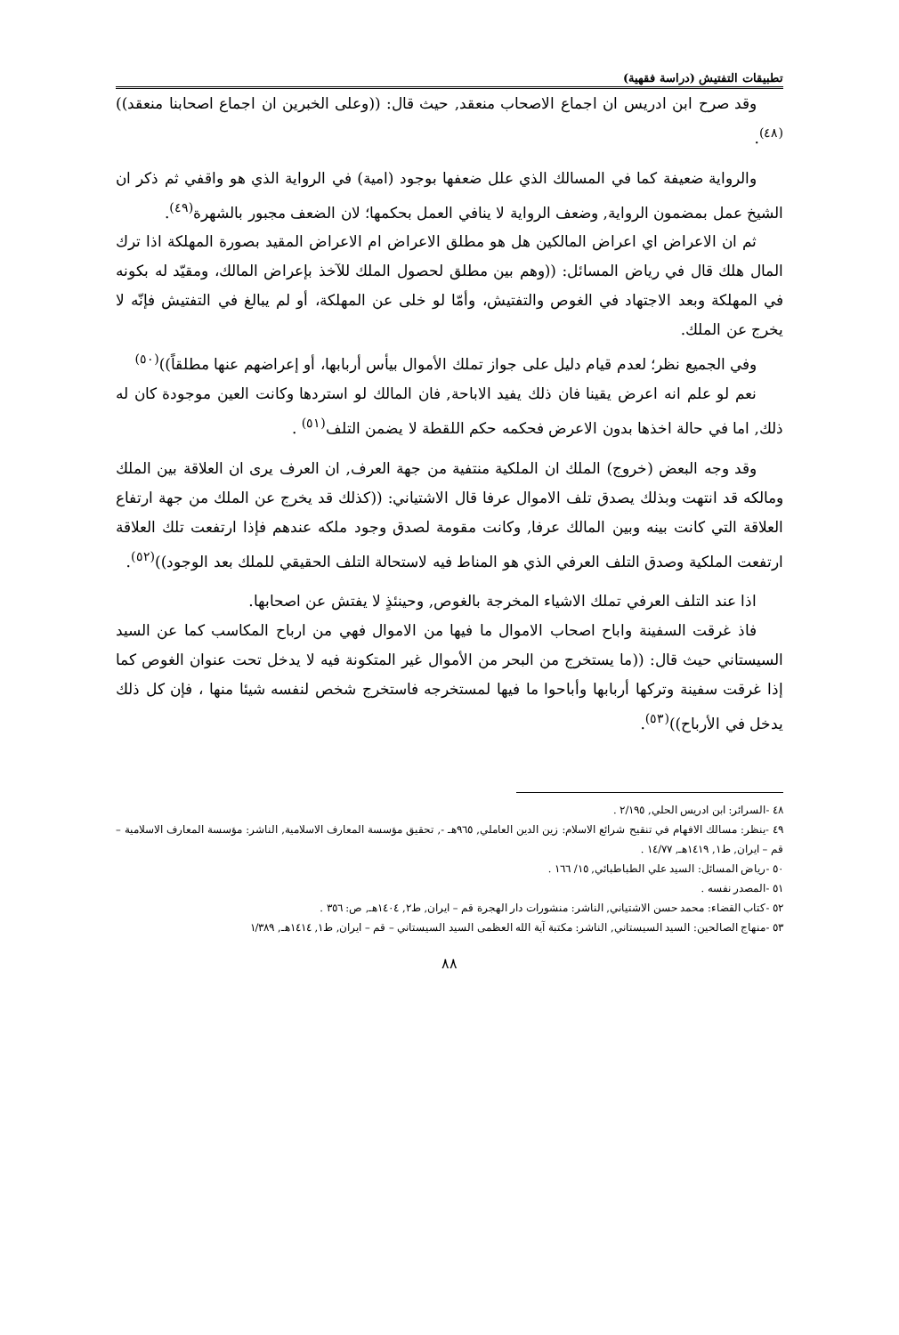تطبيقات التفتيش (دراسة فقهية)
وقد صرح ابن ادريس ان اجماع الاصحاب منعقد, حيث قال: ((وعلى الخبرين ان اجماع اصحابنا منعقد))<sup>(٤٨)</sup>.
والرواية ضعيفة كما في المسالك الذي علل ضعفها بوجود (امية) في الرواية الذي هو واقفي ثم ذكر ان الشيخ عمل بمضمون الرواية, وضعف الرواية لا ينافي العمل بحكمها؛ لان الضعف مجبور بالشهرة<sup>(٤٩)</sup>.
ثم ان الاعراض اي اعراض المالكين هل هو مطلق الاعراض ام الاعراض المقيد بصورة المهلكة اذا ترك المال هلك قال في رياض المسائل: ((وهم بين مطلق لحصول الملك للآخذ بإعراض المالك، ومقيّد له بكونه في المهلكة وبعد الاجتهاد في الغوص والتفتيش، وأمّا لو خلى عن المهلكة، أو لم يبالغ في التفتيش فإنّه لا يخرج عن الملك.
وفي الجميع نظر؛ لعدم قيام دليل على جواز تملك الأموال بيأس أربابها، أو إعراضهم عنها مطلقاً))<sup>(٥٠)</sup>
نعم لو علم انه اعرض يقينا فان ذلك يفيد الاباحة, فان المالك لو استردها وكانت العين موجودة كان له ذلك, اما في حالة اخذها بدون الاعرض فحكمه حكم اللقطة لا يضمن التلف<sup>(٥١)</sup> .
وقد وجه البعض (خروج) الملك ان الملكية منتفية من جهة العرف, ان العرف يرى ان العلاقة بين الملك ومالكه قد انتهت وبذلك يصدق تلف الاموال عرفا قال الاشتياني: ((كذلك قد يخرج عن الملك من جهة ارتفاع العلاقة التي كانت بينه وبين المالك عرفا, وكانت مقومة لصدق وجود ملكه عندهم فإذا ارتفعت تلك العلاقة ارتفعت الملكية وصدق التلف العرفي الذي هو المناط فيه لاستحالة التلف الحقيقي للملك بعد الوجود))<sup>(٥٢)</sup>.
اذا عند التلف العرفي تملك الاشياء المخرجة بالغوص, وحينئذٍ لا يفتش عن اصحابها.
فاذ غرقت السفينة واباح اصحاب الاموال ما فيها من الاموال فهي من ارباح المكاسب كما عن السيد السيستاني حيث قال: ((ما يستخرج من البحر من الأموال غير المتكونة فيه لا يدخل تحت عنوان الغوص كما إذا غرقت سفينة وتركها أربابها وأباحوا ما فيها لمستخرجه فاستخرج شخص لنفسه شيئا منها ، فإن كل ذلك يدخل في الأرباح))<sup>(٥٣)</sup>.
٤٨ -السرائر: ابن ادريس الحلي, ٢/١٩٥ .
٤٩ -ينظر: مسالك الافهام في تنقيح شرائع الاسلام: زين الدين العاملي, ٩٦٥هـ -, تحقيق مؤسسة المعارف الاسلامية, الناشر: مؤسسة المعارف الاسلامية – قم – ايران, ط١, ١٤١٩هـ, ١٤/٧٧ .
٥٠ -رياض المسائل: السيد علي الطباطبائي, ١٥/ ١٦٦ .
٥١ -المصدر نفسه .
٥٢ -كتاب القضاء: محمد حسن الاشتياني, الناشر: منشورات دار الهجرة قم – ايران, ط٢, ١٤٠٤هـ, ص: ٣٥٦ .
٥٣ -منهاج الصالحين: السيد السيستاني, الناشر: مكتبة آية الله العظمى السيد السيستاني – قم – ايران, ط١, ١٤١٤هـ, ١/٣٨٩
٨٨